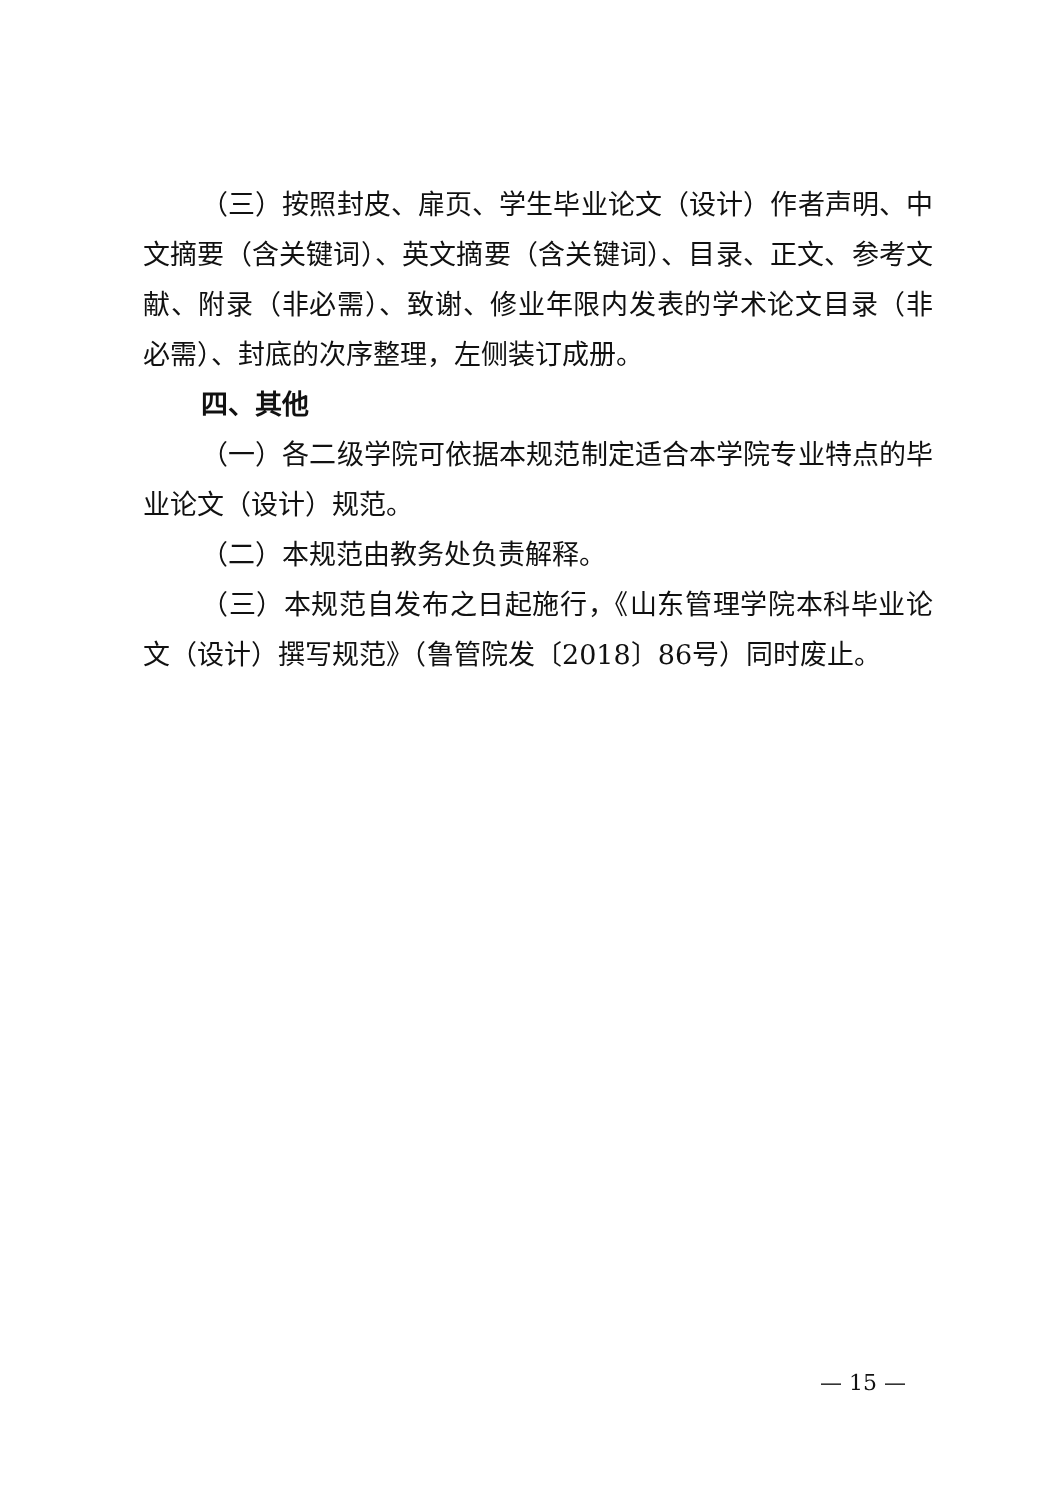（三）按照封皮、扉页、学生毕业论文（设计）作者声明、中文摘要（含关键词）、英文摘要（含关键词）、目录、正文、参考文献、附录（非必需）、致谢、修业年限内发表的学术论文目录（非必需）、封底的次序整理，左侧装订成册。
四、其他
（一）各二级学院可依据本规范制定适合本学院专业特点的毕业论文（设计）规范。
（二）本规范由教务处负责解释。
（三）本规范自发布之日起施行，《山东管理学院本科毕业论文（设计）撰写规范》（鲁管院发〔2018〕86号）同时废止。
— 15 —